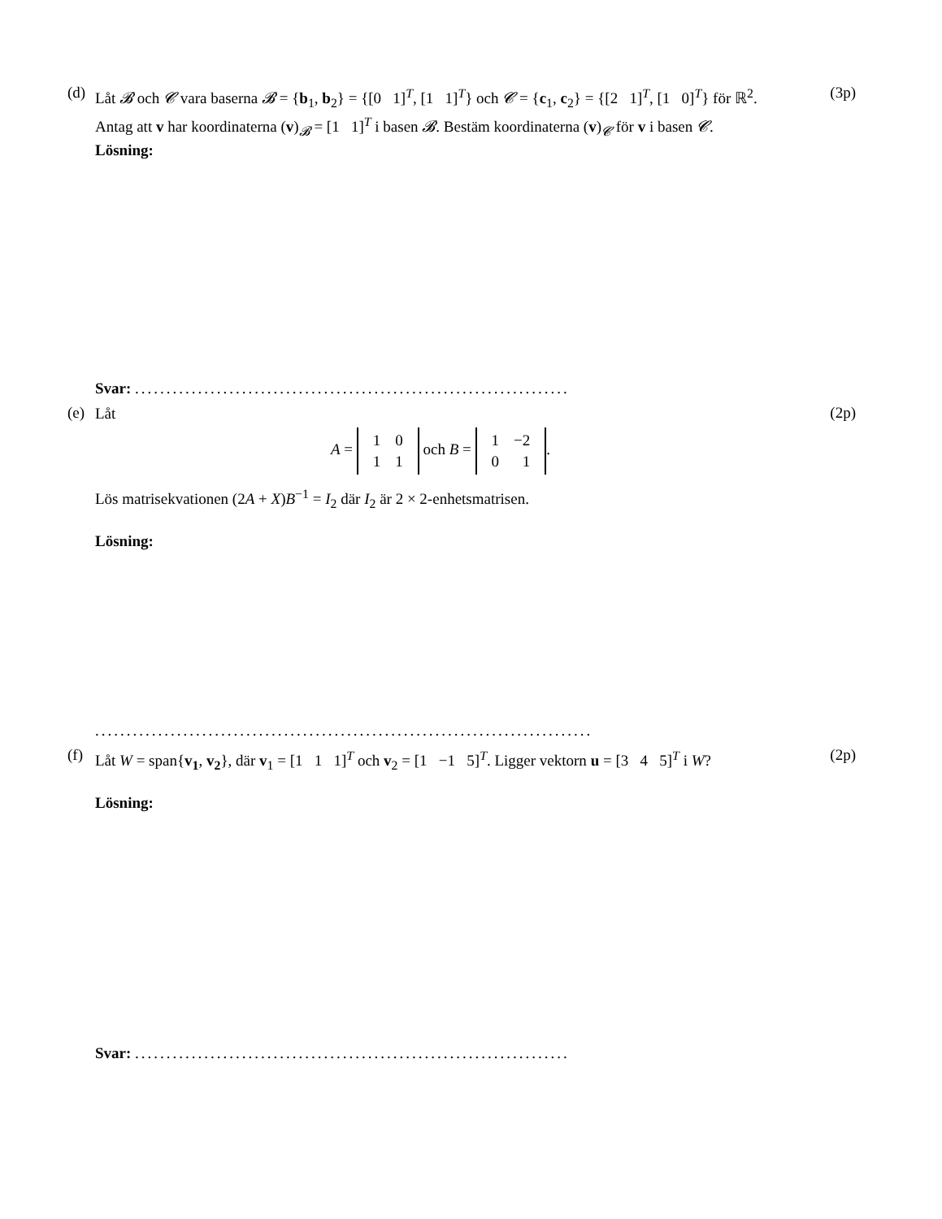(d)
Låt 𝓑 och 𝓒 vara baserna 𝓑 = {b<sub>1</sub>, b<sub>2</sub>} = {[0 1]<sup>T</sup>, [1 1]<sup>T</sup>} och 𝓒 = {c<sub>1</sub>, c<sub>2</sub>} = {[2 1]<sup>T</sup>, [1 0]<sup>T</sup>} för ℝ<sup>2</sup>. Antag att v har koordinaterna (v)<sub>𝓑</sub> = [1 1]<sup>T</sup> i basen 𝓑. Bestäm koordinaterna (v)<sub>𝓒</sub> för v i basen 𝓒.
Lösning:
(3p)
Svar: .....................................................................
(e)
Låt
A =
| 1 | 0 |
| 1 | 1 |
och B =
| 1 | −2 |
| 0 | 1 |
.
Lös matrisekvationen (2A + X)B<sup>−1</sup> = I<sub>2</sub> där I<sub>2</sub> är 2 × 2-enhetsmatrisen.
Lösning:
(2p)
...............................................................................
(f)
Låt W = span{v<sub>1</sub>, v<sub>2</sub>}, där v<sub>1</sub> = [1 1 1]<sup>T</sup> och v<sub>2</sub> = [1 −1 5]<sup>T</sup>. Ligger vektorn u = [3 4 5]<sup>T</sup> i W?
Lösning:
(2p)
Svar: .....................................................................